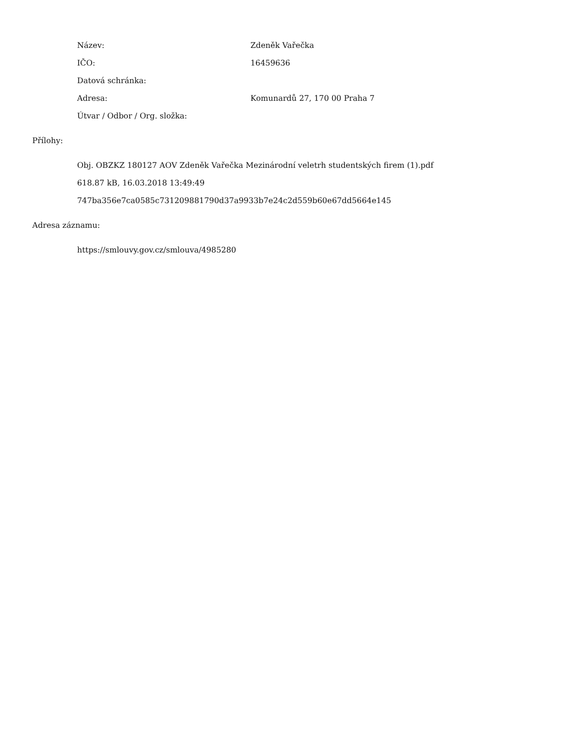Název: Zdeněk Vařečka
IČO: 16459636
Datová schránka:
Adresa: Komunardů 27, 170 00 Praha 7
Útvar / Odbor / Org. složka:
Přílohy:
Obj. OBZKZ 180127 AOV Zdeněk Vařečka Mezinárodní veletrh studentských firem (1).pdf
618.87 kB, 16.03.2018 13:49:49
747ba356e7ca0585c731209881790d37a9933b7e24c2d559b60e67dd5664e145
Adresa záznamu:
https://smlouvy.gov.cz/smlouva/4985280